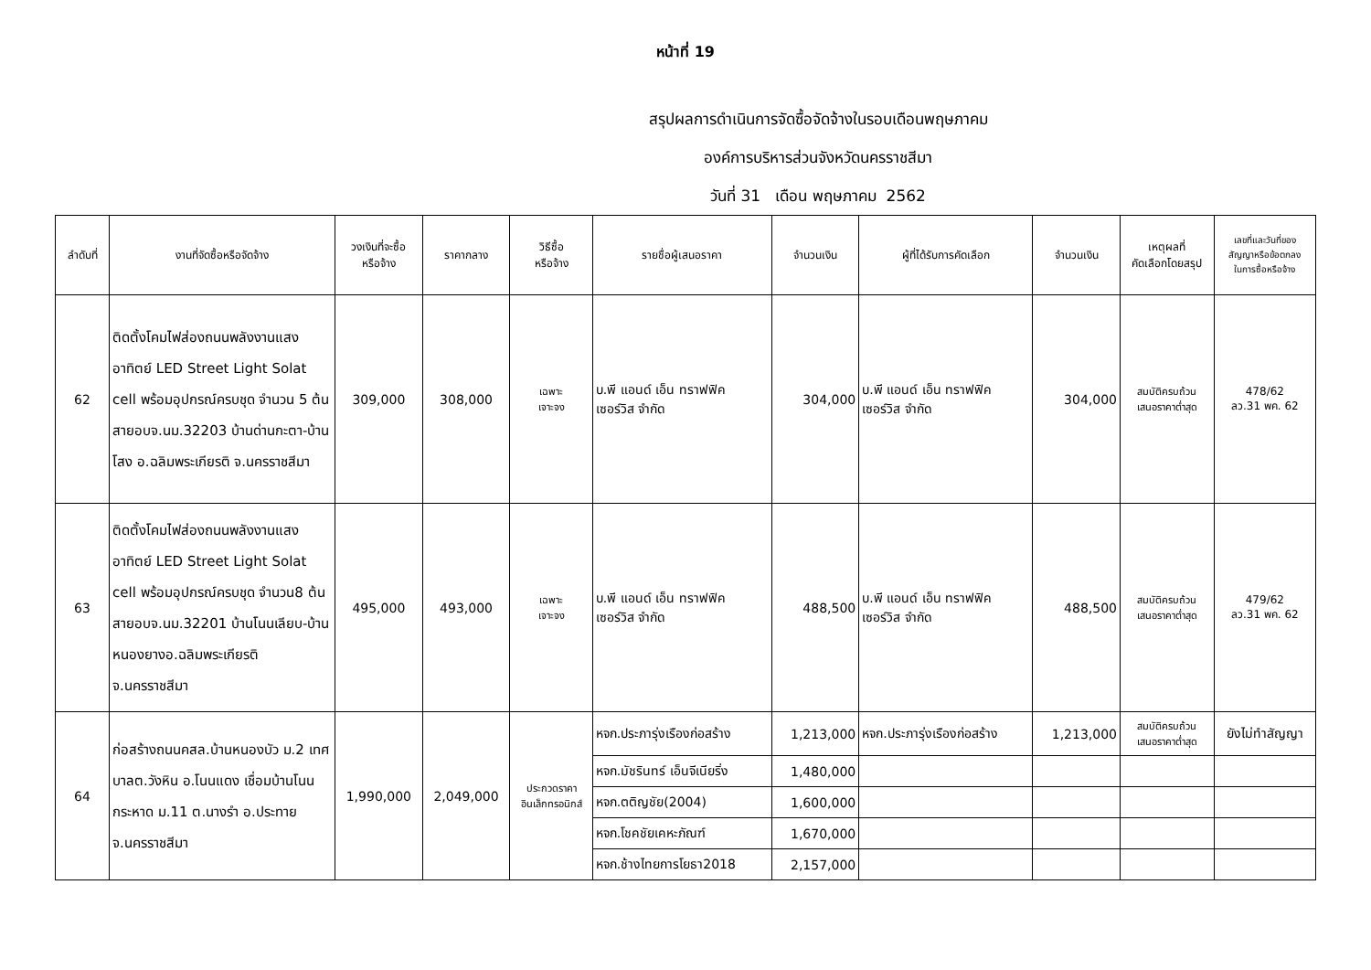หน้าที่ 19
สรุปผลการดำเนินการจัดซื้อจัดจ้างในรอบเดือนพฤษภาคม
องค์การบริหารส่วนจังหวัดนครราชสีมา
วันที่ 31 เดือน พฤษภาคม 2562
| ลำดับที่ | งานที่จัดซื้อหรือจัดจ้าง | วงเงินที่จะซื้อ หรือจ้าง | ราคากลาง | วิธีซื้อ หรือจ้าง | รายชื่อผู้เสนอราคา | จำนวนเงิน | ผู้ที่ได้รับการคัดเลือก | จำนวนเงิน | เหตุผลที่ คัดเลือกโดยสรุป | เลขที่และวันที่ของ สัญญาหรือข้อตกลง ในการซื้อหรือจ้าง |
| --- | --- | --- | --- | --- | --- | --- | --- | --- | --- | --- |
| 62 | ติดตั้งโคมไฟส่องถนนพลังงานแสงอาทิตย์ LED Street Light Solat cell พร้อมอุปกรณ์ครบชุด จำนวน 5 ต้น สายอบจ.นม.32203 บ้านด่านกะตา-บ้านโสง อ.ฉลิมพระเกียรติ จ.นครราชสีมา | 309,000 | 308,000 | เฉพาะ เจาะจง | บ.พี แอนด์ เอ็น ทราฟฟิค เซอร์วิส จำกัด | 304,000 | บ.พี แอนด์ เอ็น ทราฟฟิค เซอร์วิส จำกัด | 304,000 | สมบัติครบถ้วน เสนอราคาต่ำสุด | 478/62 ลว.31 พค. 62 |
| 63 | ติดตั้งโคมไฟส่องถนนพลังงานแสงอาทิตย์ LED Street Light Solat cell พร้อมอุปกรณ์ครบชุด จำนวน8 ต้น สายอบจ.นม.32201 บ้านโนนเลียบ-บ้านหนองยางอ.ฉลิมพระเกียรติ จ.นครราชสีมา | 495,000 | 493,000 | เฉพาะ เจาะจง | บ.พี แอนด์ เอ็น ทราฟฟิค เซอร์วิส จำกัด | 488,500 | บ.พี แอนด์ เอ็น ทราฟฟิค เซอร์วิส จำกัด | 488,500 | สมบัติครบถ้วน เสนอราคาต่ำสุด | 479/62 ลว.31 พค. 62 |
| 64 | ก่อสร้างถนนคสล.บ้านหนองบัว ม.2 เทศบาลต.วังหิน อ.โนนแดง เชื่อมบ้านโนนกระหาด ม.11 ต.นางรำ อ.ประทาย จ.นครราชสีมา | 1,990,000 | 2,049,000 | ประกวดราคา อินเล็กทรอนิกส์ | หจก.ประภารุ่งเรืองก่อสร้าง | 1,213,000 | หจก.ประภารุ่งเรืองก่อสร้าง | 1,213,000 | สมบัติครบถ้วน เสนอราคาต่ำสุด | ยังไม่ทำสัญญา |
| | | | | | หจก.มัชรินทร์ เอ็นจีเนียริ่ง | 1,480,000 | | | | |
| | | | | | หจก.ตติญชัย(2004) | 1,600,000 | | | | |
| | | | | | หจก.โชคชัยเคหะภัณฑ์ | 1,670,000 | | | | |
| | | | | | หจก.ช้างไทยการโยธา2018 | 2,157,000 | | | | |